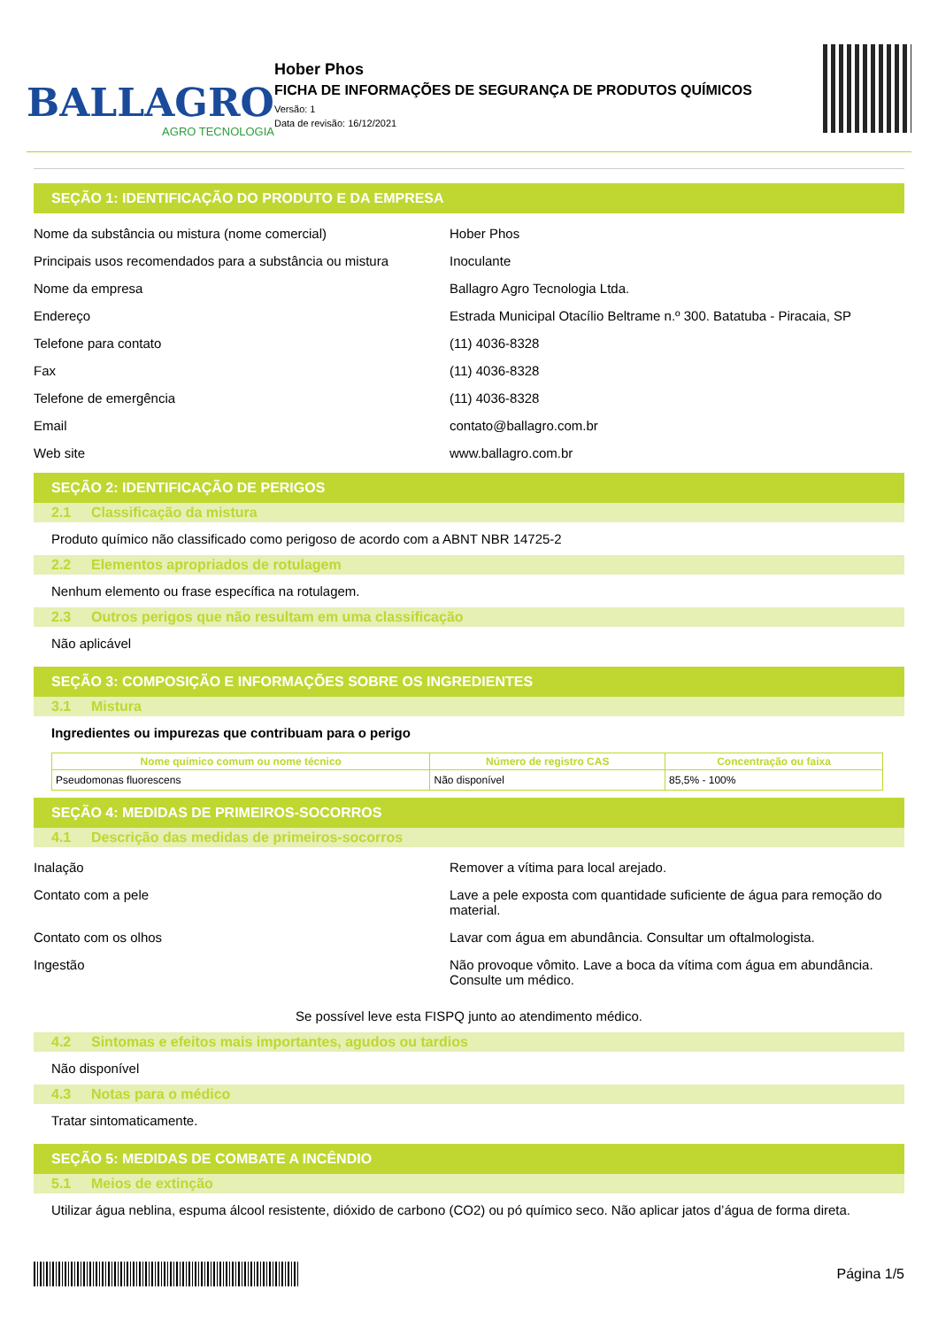BALLAGRO
AGRO TECNOLOGIA
Hober Phos
FICHA DE INFORMAÇÕES DE SEGURANÇA DE PRODUTOS QUÍMICOS
Versão: 1
Data de revisão: 16/12/2021
SEÇÃO 1: IDENTIFICAÇÃO DO PRODUTO E DA EMPRESA
Nome da substância ou mistura (nome comercial) Hober Phos
Principais usos recomendados para a substância ou mistura
Inoculante
Nome da empresa Ballagro Agro Tecnologia Ltda.
Endereço Estrada Municipal Otacílio Beltrame n.º 300. Batatuba - Piracaia, SP
Telefone para contato (11) 4036-8328
Fax (11) 4036-8328
Telefone de emergência (11) 4036-8328
Email contato@ballagro.com.br
Web site www.ballagro.com.br
SEÇÃO 2: IDENTIFICAÇÃO DE PERIGOS
2.1 Classificação da mistura
Produto químico não classificado como perigoso de acordo com a ABNT NBR 14725-2
2.2 Elementos apropriados de rotulagem
Nenhum elemento ou frase específica na rotulagem.
2.3 Outros perigos que não resultam em uma classificação
Não aplicável
SEÇÃO 3: COMPOSIÇÃO E INFORMAÇÕES SOBRE OS INGREDIENTES
3.1 Mistura
Ingredientes ou impurezas que contribuam para o perigo
| Nome químico comum ou nome técnico | Número de registro CAS | Concentração ou faixa |
| --- | --- | --- |
| Pseudomonas fluorescens | Não disponível | 85,5% - 100% |
SEÇÃO 4: MEDIDAS DE PRIMEIROS-SOCORROS
4.1 Descrição das medidas de primeiros-socorros
Inalação Remover a vítima para local arejado.
Contato com a pele Lave a pele exposta com quantidade suficiente de água para remoção do material.
Contato com os olhos Lavar com água em abundância. Consultar um oftalmologista.
Ingestão Não provoque vômito. Lave a boca da vítima com água em abundância. Consulte um médico.
Se possível leve esta FISPQ junto ao atendimento médico.
4.2 Sintomas e efeitos mais importantes, agudos ou tardios
Não disponível
4.3 Notas para o médico
Tratar sintomaticamente.
SEÇÃO 5: MEDIDAS DE COMBATE A INCÊNDIO
5.1 Meios de extinção
Utilizar água neblina, espuma álcool resistente, dióxido de carbono (CO2) ou pó químico seco. Não aplicar jatos d’água de forma direta.
Página 1/5